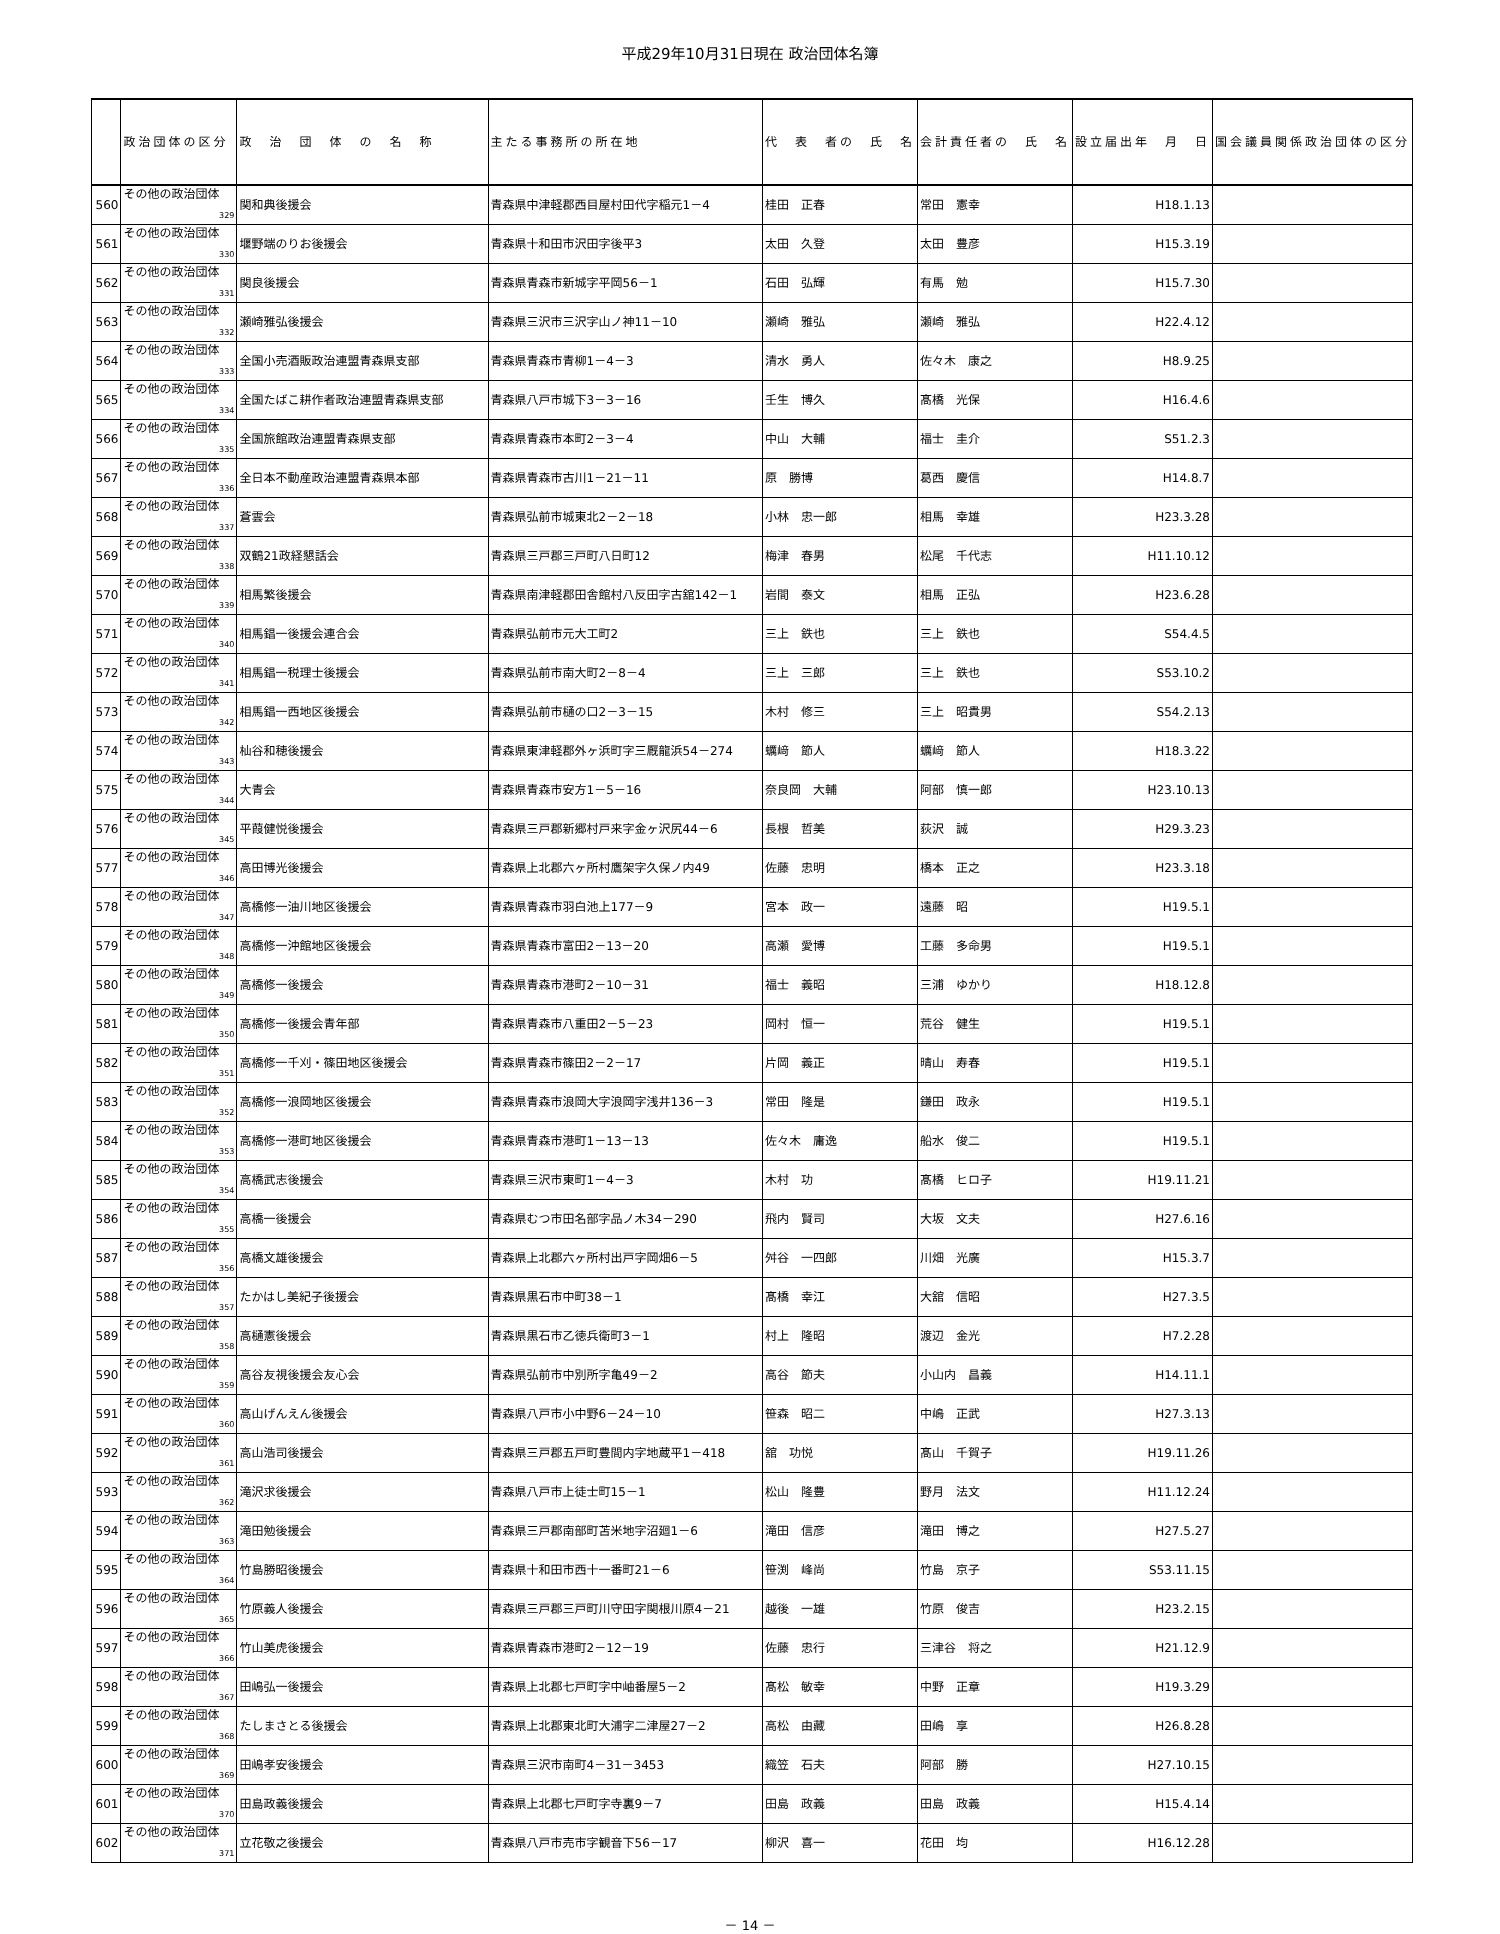平成29年10月31日現在 政治団体名簿
| | 政治団体の区分 | 政 治 団 体 の 名 称 | 主たる事務所の所在地 | 代 表 者の 氏 名 | 会計責任者の 氏 名 | 設立届出年 月 日 | 国会議員関係政治団体の区分 |
| --- | --- | --- | --- | --- | --- | --- | --- |
| 560 | その他の政治団体 329 | 関和典後援会 | 青森県中津軽郡西目屋村田代字稲元1－4 | 桂田 正春 | 常田 憲幸 | H18.1.13 | |
| 561 | その他の政治団体 330 | 堰野端のりお後援会 | 青森県十和田市沢田字後平3 | 太田 久登 | 太田 豊彦 | H15.3.19 | |
| 562 | その他の政治団体 331 | 関良後援会 | 青森県青森市新城字平岡56－1 | 石田 弘輝 | 有馬 勉 | H15.7.30 | |
| 563 | その他の政治団体 332 | 瀬崎雅弘後援会 | 青森県三沢市三沢字山ノ神11－10 | 瀬崎 雅弘 | 瀬崎 雅弘 | H22.4.12 | |
| 564 | その他の政治団体 333 | 全国小売酒販政治連盟青森県支部 | 青森県青森市青柳1－4－3 | 清水 勇人 | 佐々木 康之 | H8.9.25 | |
| 565 | その他の政治団体 334 | 全国たばこ耕作者政治連盟青森県支部 | 青森県八戸市城下3－3－16 | 壬生 博久 | 髙橋 光保 | H16.4.6 | |
| 566 | その他の政治団体 335 | 全国旅館政治連盟青森県支部 | 青森県青森市本町2－3－4 | 中山 大輔 | 福士 圭介 | S51.2.3 | |
| 567 | その他の政治団体 336 | 全日本不動産政治連盟青森県本部 | 青森県青森市古川1－21－11 | 原 勝博 | 葛西 慶信 | H14.8.7 | |
| 568 | その他の政治団体 337 | 蒼雲会 | 青森県弘前市城東北2－2－18 | 小林 忠一郎 | 相馬 幸雄 | H23.3.28 | |
| 569 | その他の政治団体 338 | 双鶴21政経懇話会 | 青森県三戸郡三戸町八日町12 | 梅津 春男 | 松尾 千代志 | H11.10.12 | |
| 570 | その他の政治団体 339 | 相馬繁後援会 | 青森県南津軽郡田舎館村八反田字古舘142－1 | 岩間 泰文 | 相馬 正弘 | H23.6.28 | |
| 571 | その他の政治団体 340 | 相馬錩一後援会連合会 | 青森県弘前市元大工町2 | 三上 鉄也 | 三上 鉄也 | S54.4.5 | |
| 572 | その他の政治団体 341 | 相馬錩一税理士後援会 | 青森県弘前市南大町2－8－4 | 三上 三郎 | 三上 鉄也 | S53.10.2 | |
| 573 | その他の政治団体 342 | 相馬錩一西地区後援会 | 青森県弘前市樋の口2－3－15 | 木村 修三 | 三上 昭貴男 | S54.2.13 | |
| 574 | その他の政治団体 343 | 杣谷和穂後援会 | 青森県東津軽郡外ヶ浜町字三厩龍浜54－274 | 蠣﨑 節人 | 蠣﨑 節人 | H18.3.22 | |
| 575 | その他の政治団体 344 | 大青会 | 青森県青森市安方1－5－16 | 奈良岡 大輔 | 阿部 慎一郎 | H23.10.13 | |
| 576 | その他の政治団体 345 | 平葭健悦後援会 | 青森県三戸郡新郷村戸来字金ヶ沢尻44－6 | 長根 哲美 | 荻沢 誠 | H29.3.23 | |
| 577 | その他の政治団体 346 | 高田博光後援会 | 青森県上北郡六ヶ所村鷹架字久保ノ内49 | 佐藤 忠明 | 橋本 正之 | H23.3.18 | |
| 578 | その他の政治団体 347 | 高橋修一油川地区後援会 | 青森県青森市羽白池上177－9 | 宮本 政一 | 遠藤 昭 | H19.5.1 | |
| 579 | その他の政治団体 348 | 高橋修一沖館地区後援会 | 青森県青森市富田2－13－20 | 高瀬 愛博 | 工藤 多命男 | H19.5.1 | |
| 580 | その他の政治団体 349 | 高橋修一後援会 | 青森県青森市港町2－10－31 | 福士 義昭 | 三浦 ゆかり | H18.12.8 | |
| 581 | その他の政治団体 350 | 高橋修一後援会青年部 | 青森県青森市八重田2－5－23 | 岡村 恒一 | 荒谷 健生 | H19.5.1 | |
| 582 | その他の政治団体 351 | 高橋修一千刈・篠田地区後援会 | 青森県青森市篠田2－2－17 | 片岡 義正 | 晴山 寿春 | H19.5.1 | |
| 583 | その他の政治団体 352 | 高橋修一浪岡地区後援会 | 青森県青森市浪岡大字浪岡字浅井136－3 | 常田 隆是 | 鎌田 政永 | H19.5.1 | |
| 584 | その他の政治団体 353 | 高橋修一港町地区後援会 | 青森県青森市港町1－13－13 | 佐々木 庸逸 | 船水 俊二 | H19.5.1 | |
| 585 | その他の政治団体 354 | 高橋武志後援会 | 青森県三沢市東町1－4－3 | 木村 功 | 髙橋 ヒロ子 | H19.11.21 | |
| 586 | その他の政治団体 355 | 高橋一後援会 | 青森県むつ市田名部字品ノ木34－290 | 飛内 賢司 | 大坂 文夫 | H27.6.16 | |
| 587 | その他の政治団体 356 | 高橋文雄後援会 | 青森県上北郡六ヶ所村出戸字岡畑6－5 | 舛谷 一四郎 | 川畑 光廣 | H15.3.7 | |
| 588 | その他の政治団体 357 | たかはし美紀子後援会 | 青森県黒石市中町38－1 | 髙橋 幸江 | 大舘 信昭 | H27.3.5 | |
| 589 | その他の政治団体 358 | 高樋憲後援会 | 青森県黒石市乙徳兵衛町3－1 | 村上 隆昭 | 渡辺 金光 | H7.2.28 | |
| 590 | その他の政治団体 359 | 高谷友視後援会友心会 | 青森県弘前市中別所字亀49－2 | 高谷 節夫 | 小山内 昌義 | H14.11.1 | |
| 591 | その他の政治団体 360 | 高山げんえん後援会 | 青森県八戸市小中野6－24－10 | 笹森 昭二 | 中嶋 正武 | H27.3.13 | |
| 592 | その他の政治団体 361 | 高山浩司後援会 | 青森県三戸郡五戸町豊間内字地蔵平1－418 | 舘 功悦 | 髙山 千賀子 | H19.11.26 | |
| 593 | その他の政治団体 362 | 滝沢求後援会 | 青森県八戸市上徒士町15－1 | 松山 隆豊 | 野月 法文 | H11.12.24 | |
| 594 | その他の政治団体 363 | 滝田勉後援会 | 青森県三戸郡南部町苫米地字沼廻1－6 | 滝田 信彦 | 滝田 博之 | H27.5.27 | |
| 595 | その他の政治団体 364 | 竹島勝昭後援会 | 青森県十和田市西十一番町21－6 | 笹渕 峰尚 | 竹島 京子 | S53.11.15 | |
| 596 | その他の政治団体 365 | 竹原義人後援会 | 青森県三戸郡三戸町川守田字関根川原4－21 | 越後 一雄 | 竹原 俊吉 | H23.2.15 | |
| 597 | その他の政治団体 366 | 竹山美虎後援会 | 青森県青森市港町2－12－19 | 佐藤 忠行 | 三津谷 将之 | H21.12.9 | |
| 598 | その他の政治団体 367 | 田嶋弘一後援会 | 青森県上北郡七戸町字中岫番屋5－2 | 髙松 敏幸 | 中野 正章 | H19.3.29 | |
| 599 | その他の政治団体 368 | たしまさとる後援会 | 青森県上北郡東北町大浦字二津屋27－2 | 高松 由藏 | 田嶋 享 | H26.8.28 | |
| 600 | その他の政治団体 369 | 田嶋孝安後援会 | 青森県三沢市南町4－31－3453 | 織笠 石夫 | 阿部 勝 | H27.10.15 | |
| 601 | その他の政治団体 370 | 田島政義後援会 | 青森県上北郡七戸町字寺裏9－7 | 田島 政義 | 田島 政義 | H15.4.14 | |
| 602 | その他の政治団体 371 | 立花敬之後援会 | 青森県八戸市売市字観音下56－17 | 柳沢 喜一 | 花田 均 | H16.12.28 | |
－ 14 －